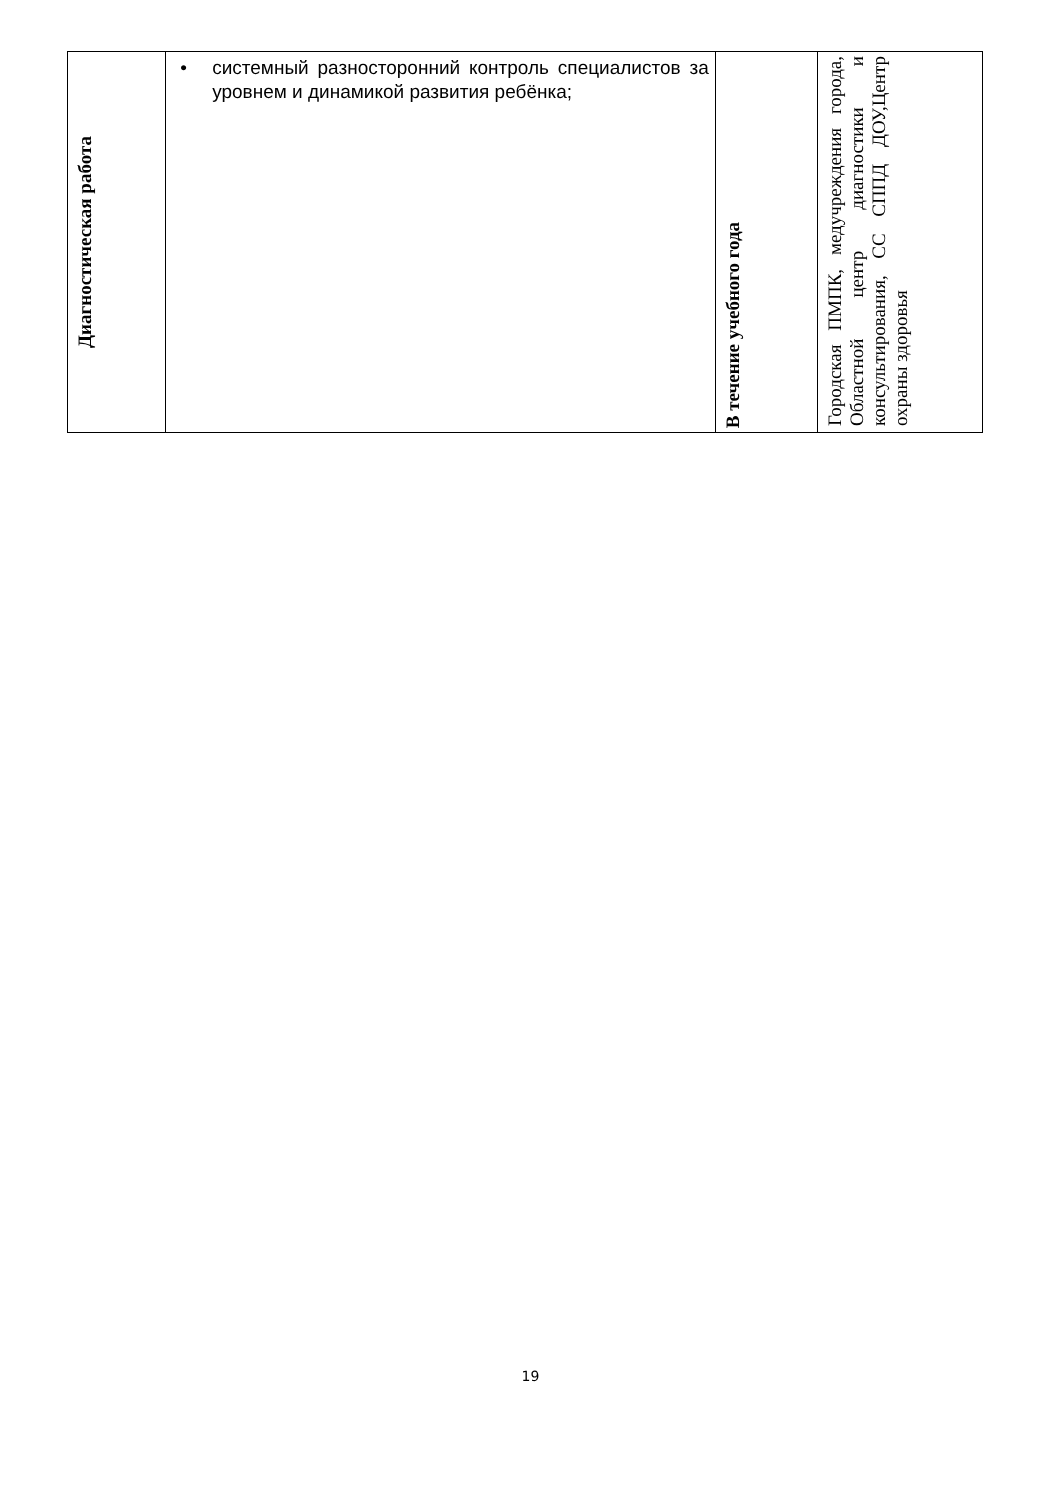| Диагностическая работа | • системный разносторонний контроль специалистов за уровнем и динамикой развития ребёнка; | В течение учебного года | Городская ПМПК, медучреждения города, Областной центр диагностики и консультирования, СС СППД ДОУ,Центр охраны здоровья |
19